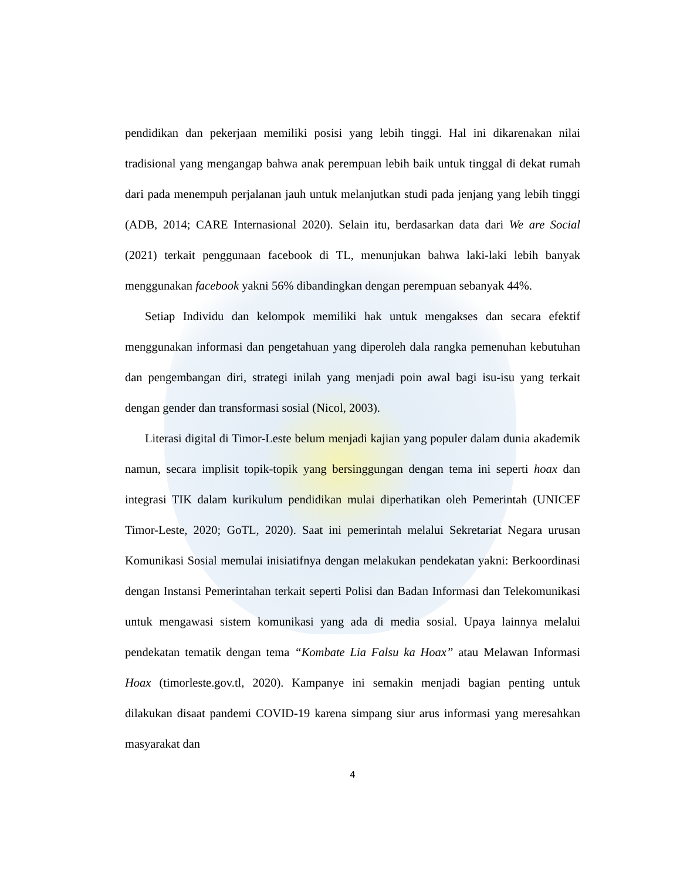pendidikan dan pekerjaan memiliki posisi yang lebih tinggi. Hal ini dikarenakan nilai tradisional yang mengangap bahwa anak perempuan lebih baik untuk tinggal di dekat rumah dari pada menempuh perjalanan jauh untuk melanjutkan studi pada jenjang yang lebih tinggi (ADB, 2014; CARE Internasional 2020). Selain itu, berdasarkan data dari We are Social (2021) terkait penggunaan facebook di TL, menunjukan bahwa laki-laki lebih banyak menggunakan facebook yakni 56% dibandingkan dengan perempuan sebanyak 44%.
Setiap Individu dan kelompok memiliki hak untuk mengakses dan secara efektif menggunakan informasi dan pengetahuan yang diperoleh dala rangka pemenuhan kebutuhan dan pengembangan diri, strategi inilah yang menjadi poin awal bagi isu-isu yang terkait dengan gender dan transformasi sosial (Nicol, 2003).
Literasi digital di Timor-Leste belum menjadi kajian yang populer dalam dunia akademik namun, secara implisit topik-topik yang bersinggungan dengan tema ini seperti hoax dan integrasi TIK dalam kurikulum pendidikan mulai diperhatikan oleh Pemerintah (UNICEF Timor-Leste, 2020; GoTL, 2020). Saat ini pemerintah melalui Sekretariat Negara urusan Komunikasi Sosial memulai inisiatifnya dengan melakukan pendekatan yakni: Berkoordinasi dengan Instansi Pemerintahan terkait seperti Polisi dan Badan Informasi dan Telekomunikasi untuk mengawasi sistem komunikasi yang ada di media sosial. Upaya lainnya melalui pendekatan tematik dengan tema “Kombate Lia Falsu ka Hoax” atau Melawan Informasi Hoax (timorleste.gov.tl, 2020). Kampanye ini semakin menjadi bagian penting untuk dilakukan disaat pandemi COVID-19 karena simpang siur arus informasi yang meresahkan masyarakat dan
4